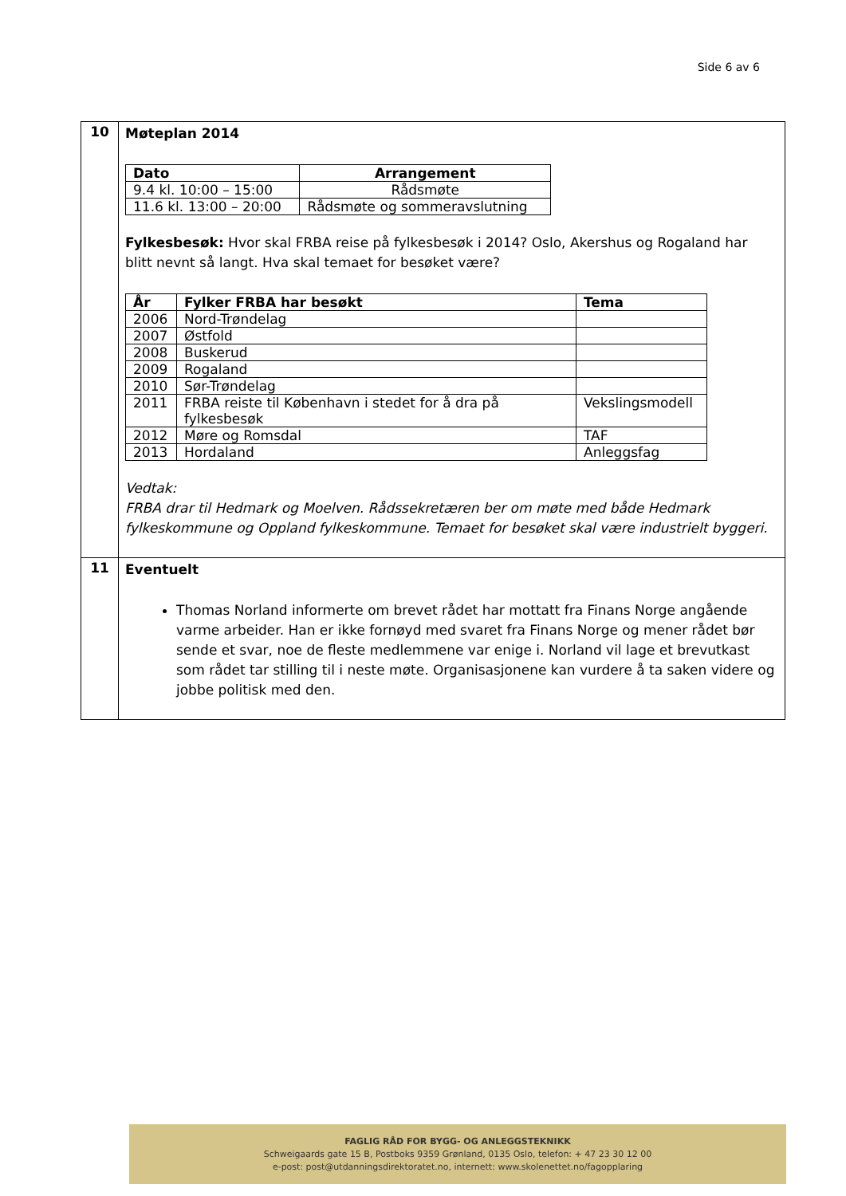Side 6 av 6
| 10 | Møteplan 2014 / Dato / Arrangement / / --- / --- / / 9.4 kl. 10:00 – 15:00 / Rådsmøte / / 11.6 kl. 13:00 – 20:00 / Rådsmøte og sommeravslutning / Fylkesbesøk: Hvor skal FRBA reise på fylkesbesøk i 2014? Oslo, Akershus og Rogaland har blitt nevnt så langt. Hva skal temaet for besøket være? / År / Fylker FRBA har besøkt / Tema / / --- / --- / --- / / 2006 / Nord-Trøndelag / / / 2007 / Østfold / / / 2008 / Buskerud / / / 2009 / Rogaland / / / 2010 / Sør-Trøndelag / / / 2011 / FRBA reiste til København i stedet for å dra på fylkesbesøk / Vekslingsmodell / / 2012 / Møre og Romsdal / TAF / / 2013 / Hordaland / Anleggsfag / Vedtak: FRBA drar til Hedmark og Moelven. Rådssekretæren ber om møte med både Hedmark fylkeskommune og Oppland fylkeskommune. Temaet for besøket skal være industrielt byggeri. |
| 11 | Eventuelt Thomas Norland informerte om brevet rådet har mottatt fra Finans Norge angående varme arbeider. Han er ikke fornøyd med svaret fra Finans Norge og mener rådet bør sende et svar, noe de fleste medlemmene var enige i. Norland vil lage et brevutkast som rådet tar stilling til i neste møte. Organisasjonene kan vurdere å ta saken videre og jobbe politisk med den. |
FAGLIG RÅD FOR BYGG- OG ANLEGGSTEKNIKK
Schweigaards gate 15 B, Postboks 9359 Grønland, 0135 Oslo, telefon: + 47 23 30 12 00
e-post: post@utdanningsdirektoratet.no, internett: www.skolenettet.no/fagopplaring